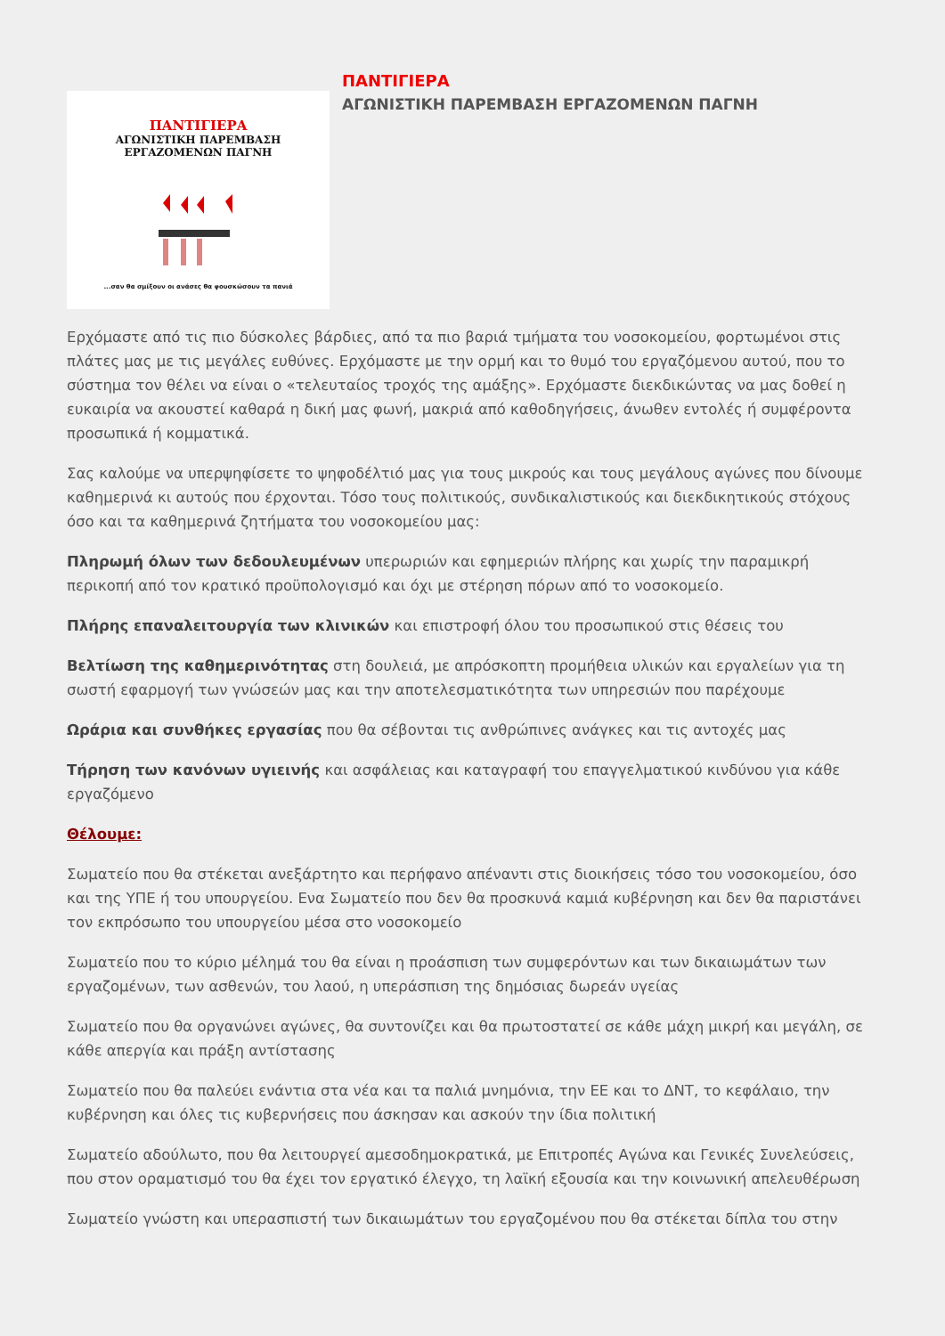ΠΑΝΤΙΓΙΕΡΑ
ΑΓΩΝΙΣΤΙΚΗ ΠΑΡΕΜΒΑΣΗ
ΕΡΓΑΖΟΜΕΝΩΝ ΠΑΓΝΗ
...σαν θα σμίξουν οι ανάσες θα φουσκώσουν τα πανιά
ΠΑΝΤΙΓΙΕΡΑ
ΑΓΩΝΙΣΤΙΚΗ ΠΑΡΕΜΒΑΣΗ ΕΡΓΑΖΟΜΕΝΩΝ ΠΑΓΝΗ
Ερχόμαστε από τις πιο δύσκολες βάρδιες, από τα πιο βαριά τμήματα του νοσοκομείου, φορτωμένοι στις πλάτες μας με τις μεγάλες ευθύνες. Ερχόμαστε με την ορμή και το θυμό του εργαζόμενου αυτού, που το σύστημα τον θέλει να είναι ο «τελευταίος τροχός της αμάξης». Ερχόμαστε διεκδικώντας να μας δοθεί η ευκαιρία να ακουστεί καθαρά η δική μας φωνή, μακριά από καθοδηγήσεις, άνωθεν εντολές ή συμφέροντα προσωπικά ή κομματικά.
Σας καλούμε να υπερψηφίσετε το ψηφοδέλτιό μας για τους μικρούς και τους μεγάλους αγώνες που δίνουμε καθημερινά κι αυτούς που έρχονται. Τόσο τους πολιτικούς, συνδικαλιστικούς και διεκδικητικούς στόχους όσο και τα καθημερινά ζητήματα του νοσοκομείου μας:
Πληρωμή όλων των δεδουλευμένων υπερωριών και εφημεριών πλήρης και χωρίς την παραμικρή περικοπή από τον κρατικό προϋπολογισμό και όχι με στέρηση πόρων από το νοσοκομείο.
Πλήρης επαναλειτουργία των κλινικών και επιστροφή όλου του προσωπικού στις θέσεις του
Βελτίωση της καθημερινότητας στη δουλειά, με απρόσκοπτη προμήθεια υλικών και εργαλείων για τη σωστή εφαρμογή των γνώσεών μας και την αποτελεσματικότητα των υπηρεσιών που παρέχουμε
Ωράρια και συνθήκες εργασίας που θα σέβονται τις ανθρώπινες ανάγκες και τις αντοχές μας
Τήρηση των κανόνων υγιεινής και ασφάλειας και καταγραφή του επαγγελματικού κινδύνου για κάθε εργαζόμενο
Θέλουμε:
Σωματείο που θα στέκεται ανεξάρτητο και περήφανο απέναντι στις διοικήσεις τόσο του νοσοκομείου, όσο και της ΥΠΕ ή του υπουργείου. Ενα Σωματείο που δεν θα προσκυνά καμιά κυβέρνηση και δεν θα παριστάνει τον εκπρόσωπο του υπουργείου μέσα στο νοσοκομείο
Σωματείο που το κύριο μέλημά του θα είναι η προάσπιση των συμφερόντων και των δικαιωμάτων των εργαζομένων, των ασθενών, του λαού, η υπεράσπιση της δημόσιας δωρεάν υγείας
Σωματείο που θα οργανώνει αγώνες, θα συντονίζει και θα πρωτοστατεί σε κάθε μάχη μικρή και μεγάλη, σε κάθε απεργία και πράξη αντίστασης
Σωματείο που θα παλεύει ενάντια στα νέα και τα παλιά μνημόνια, την ΕΕ και το ΔΝΤ, το κεφάλαιο, την κυβέρνηση και όλες τις κυβερνήσεις που άσκησαν και ασκούν την ίδια πολιτική
Σωματείο αδούλωτο, που θα λειτουργεί αμεσοδημοκρατικά, με Επιτροπές Αγώνα και Γενικές Συνελεύσεις, που στον οραματισμό του θα έχει τον εργατικό έλεγχο, τη λαϊκή εξουσία και την κοινωνική απελευθέρωση
Σωματείο γνώστη και υπερασπιστή των δικαιωμάτων του εργαζομένου που θα στέκεται δίπλα του στην